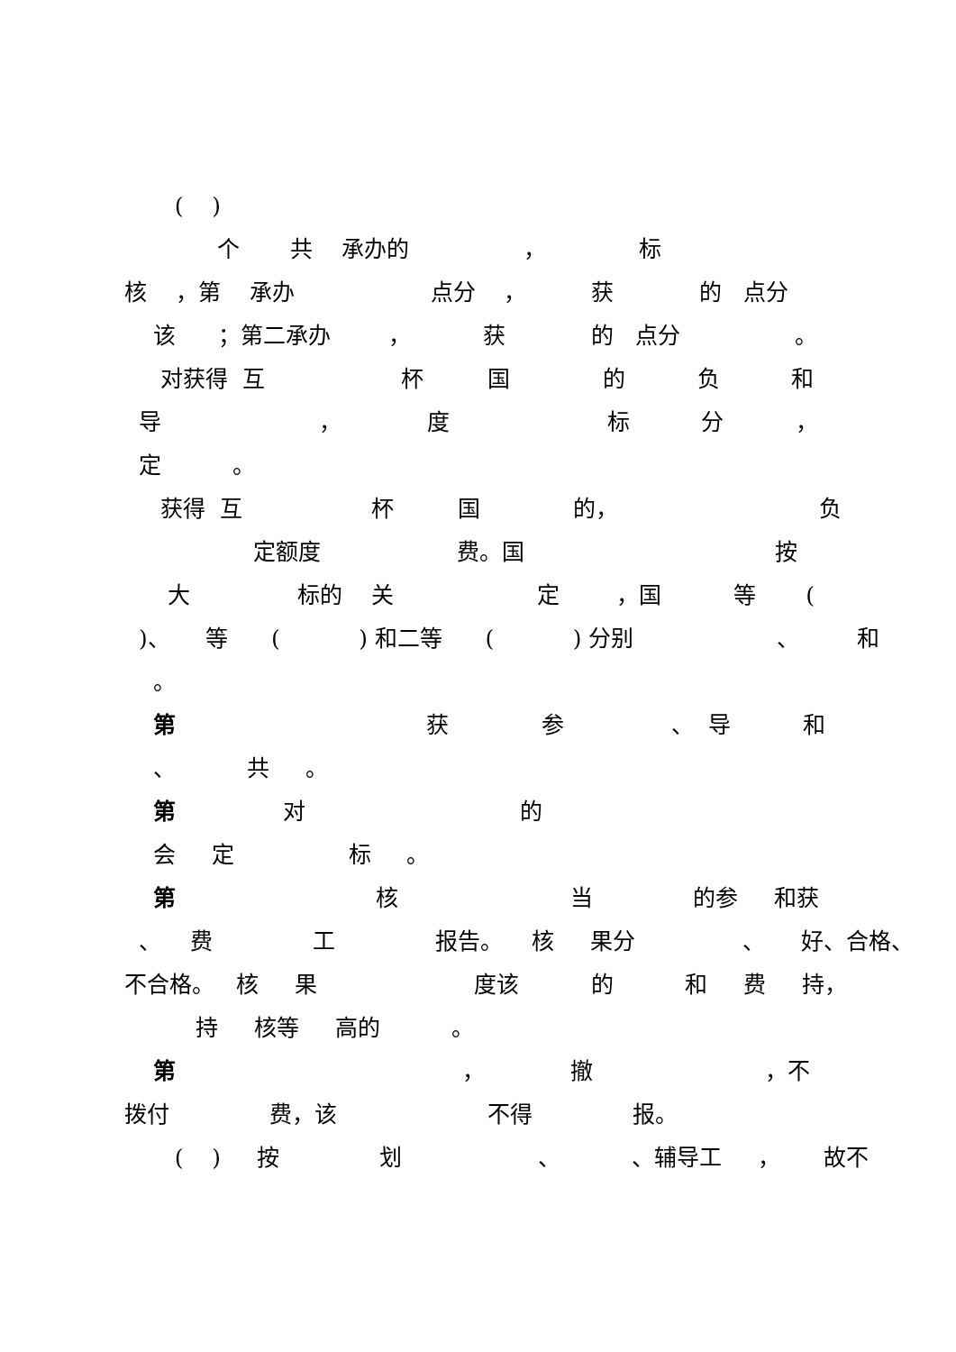( )
个 共 承办的 ， 标
核 ，第 承办 点分 ， 获 的 点分
该 ；第二承办 ， 获 的 点分 。
对获得 互 杯 国 的 负 和
导 ， 度 标 分 ，
定 。
获得 互 杯 国 的， 负
定额度 费。国 按
大 标的 关 定 ，国 等 (
)、 等 ( ) 和二等 ( ) 分别 、 和
。
第 获 参 、 导 和
、 共 。
第 对 的
会 定 标 。
第 核 当 的参 和获
、 费 工 报告。 核 果分 、 好、合格、
不合格。 核 果 度该 的 和 费 持，
持 核等 高的 。
第 ， 撤 ，不
拨付 费，该 不得 报。
( ) 按 划 、 、辅导工 ， 故不